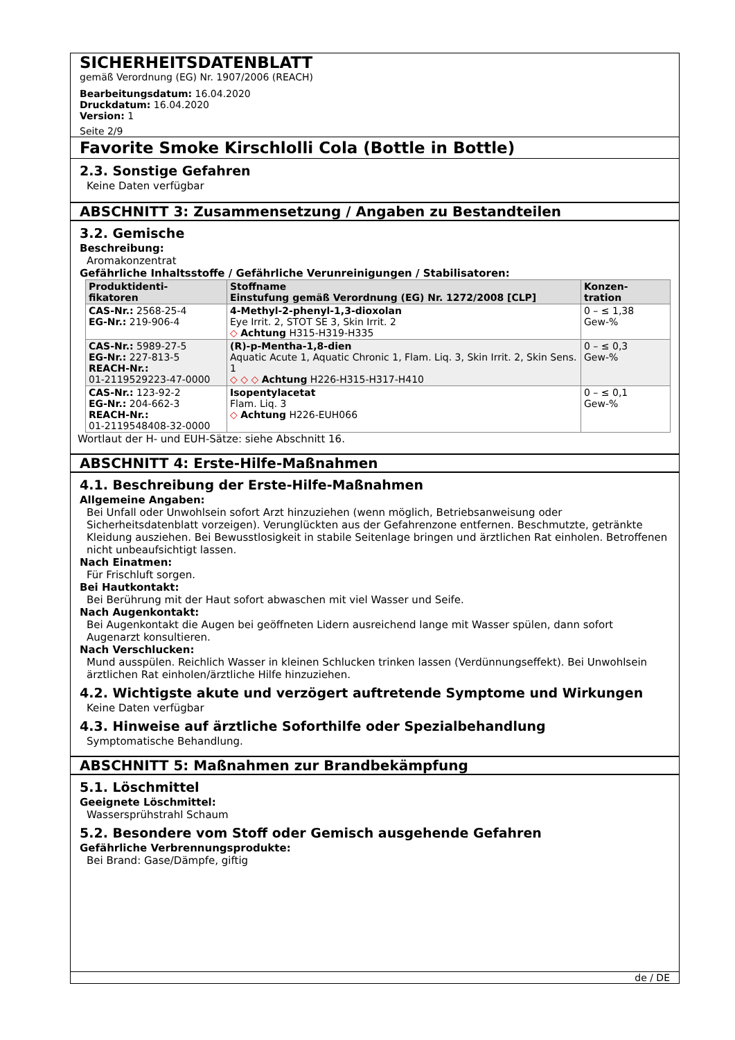SICHERHEITSDATENBLATT
gemäß Verordnung (EG) Nr. 1907/2006 (REACH)
Bearbeitungsdatum: 16.04.2020
Druckdatum: 16.04.2020
Version: 1
Seite 2/9
Favorite Smoke Kirschlolli Cola (Bottle in Bottle)
2.3. Sonstige Gefahren
Keine Daten verfügbar
ABSCHNITT 3: Zusammensetzung / Angaben zu Bestandteilen
3.2. Gemische
Beschreibung:
Aromakonzentrat
Gefährliche Inhaltsstoffe / Gefährliche Verunreinigungen / Stabilisatoren:
| Produktidenti- fikatoren | Stoffname Einstufung gemäß Verordnung (EG) Nr. 1272/2008 [CLP] | Konzen- tration |
| --- | --- | --- |
| CAS-Nr.: 2568-25-4 EG-Nr.: 219-906-4 | 4-Methyl-2-phenyl-1,3-dioxolan Eye Irrit. 2, STOT SE 3, Skin Irrit. 2 ◇ Achtung H315-H319-H335 | 0 – ≤ 1,38 Gew-% |
| CAS-Nr.: 5989-27-5 EG-Nr.: 227-813-5 REACH-Nr.: 01-2119529223-47-0000 | (R)-p-Mentha-1,8-dien Aquatic Acute 1, Aquatic Chronic 1, Flam. Liq. 3, Skin Irrit. 2, Skin Sens. 1 ◇ ◇ ◇ Achtung H226-H315-H317-H410 | 0 – ≤ 0,3 Gew-% |
| CAS-Nr.: 123-92-2 EG-Nr.: 204-662-3 REACH-Nr.: 01-2119548408-32-0000 | Isopentylacetat Flam. Liq. 3 ◇ Achtung H226-EUH066 | 0 – ≤ 0,1 Gew-% |
Wortlaut der H- und EUH-Sätze: siehe Abschnitt 16.
ABSCHNITT 4: Erste-Hilfe-Maßnahmen
4.1. Beschreibung der Erste-Hilfe-Maßnahmen
Allgemeine Angaben:
Bei Unfall oder Unwohlsein sofort Arzt hinzuziehen (wenn möglich, Betriebsanweisung oder Sicherheitsdatenblatt vorzeigen). Verunglückten aus der Gefahrenzone entfernen. Beschmutzte, getränkte Kleidung ausziehen. Bei Bewusstlosigkeit in stabile Seitenlage bringen und ärztlichen Rat einholen. Betroffenen nicht unbeaufsichtigt lassen.
Nach Einatmen:
Für Frischluft sorgen.
Bei Hautkontakt:
Bei Berührung mit der Haut sofort abwaschen mit viel Wasser und Seife.
Nach Augenkontakt:
Bei Augenkontakt die Augen bei geöffneten Lidern ausreichend lange mit Wasser spülen, dann sofort Augenarzt konsultieren.
Nach Verschlucken:
Mund ausspülen. Reichlich Wasser in kleinen Schlucken trinken lassen (Verdünnungseffekt). Bei Unwohlsein ärztlichen Rat einholen/ärztliche Hilfe hinzuziehen.
4.2. Wichtigste akute und verzögert auftretende Symptome und Wirkungen
Keine Daten verfügbar
4.3. Hinweise auf ärztliche Soforthilfe oder Spezialbehandlung
Symptomatische Behandlung.
ABSCHNITT 5: Maßnahmen zur Brandbekämpfung
5.1. Löschmittel
Geeignete Löschmittel:
Wassersprühstrahl Schaum
5.2. Besondere vom Stoff oder Gemisch ausgehende Gefahren
Gefährliche Verbrennungsprodukte:
Bei Brand: Gase/Dämpfe, giftig
de / DE